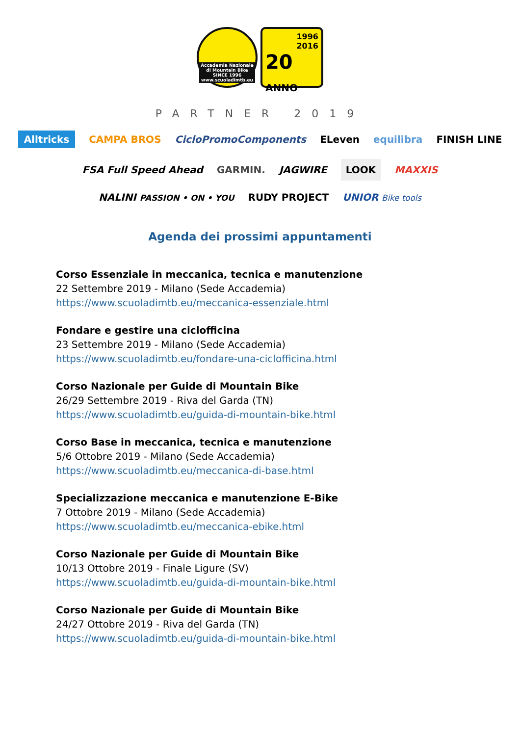Accademia Nazionale
di Mountain Bike
SINCE 1996
www.scuoladimtb.eu
1996
2016
20 ANNO
PARTNER 2019
Alltricks CAMPA BROS CicloPromoComponents ELeven equilibra FINISH LINE
FSA Full Speed Ahead GARMIN. JAGWIRE LOOK MAXXIS
NALINI PASSION • ON • YOU RUDY PROJECT UNIOR Bike tools
Agenda dei prossimi appuntamenti
Corso Essenziale in meccanica, tecnica e manutenzione
22 Settembre 2019 - Milano (Sede Accademia)
https://www.scuoladimtb.eu/meccanica-essenziale.html
Fondare e gestire una ciclofficina
23 Settembre 2019 - Milano (Sede Accademia)
https://www.scuoladimtb.eu/fondare-una-ciclofficina.html
Corso Nazionale per Guide di Mountain Bike
26/29 Settembre 2019 - Riva del Garda (TN)
https://www.scuoladimtb.eu/guida-di-mountain-bike.html
Corso Base in meccanica, tecnica e manutenzione
5/6 Ottobre 2019 - Milano (Sede Accademia)
https://www.scuoladimtb.eu/meccanica-di-base.html
Specializzazione meccanica e manutenzione E-Bike
7 Ottobre 2019 - Milano (Sede Accademia)
https://www.scuoladimtb.eu/meccanica-ebike.html
Corso Nazionale per Guide di Mountain Bike
10/13 Ottobre 2019 - Finale Ligure (SV)
https://www.scuoladimtb.eu/guida-di-mountain-bike.html
Corso Nazionale per Guide di Mountain Bike
24/27 Ottobre 2019 - Riva del Garda (TN)
https://www.scuoladimtb.eu/guida-di-mountain-bike.html